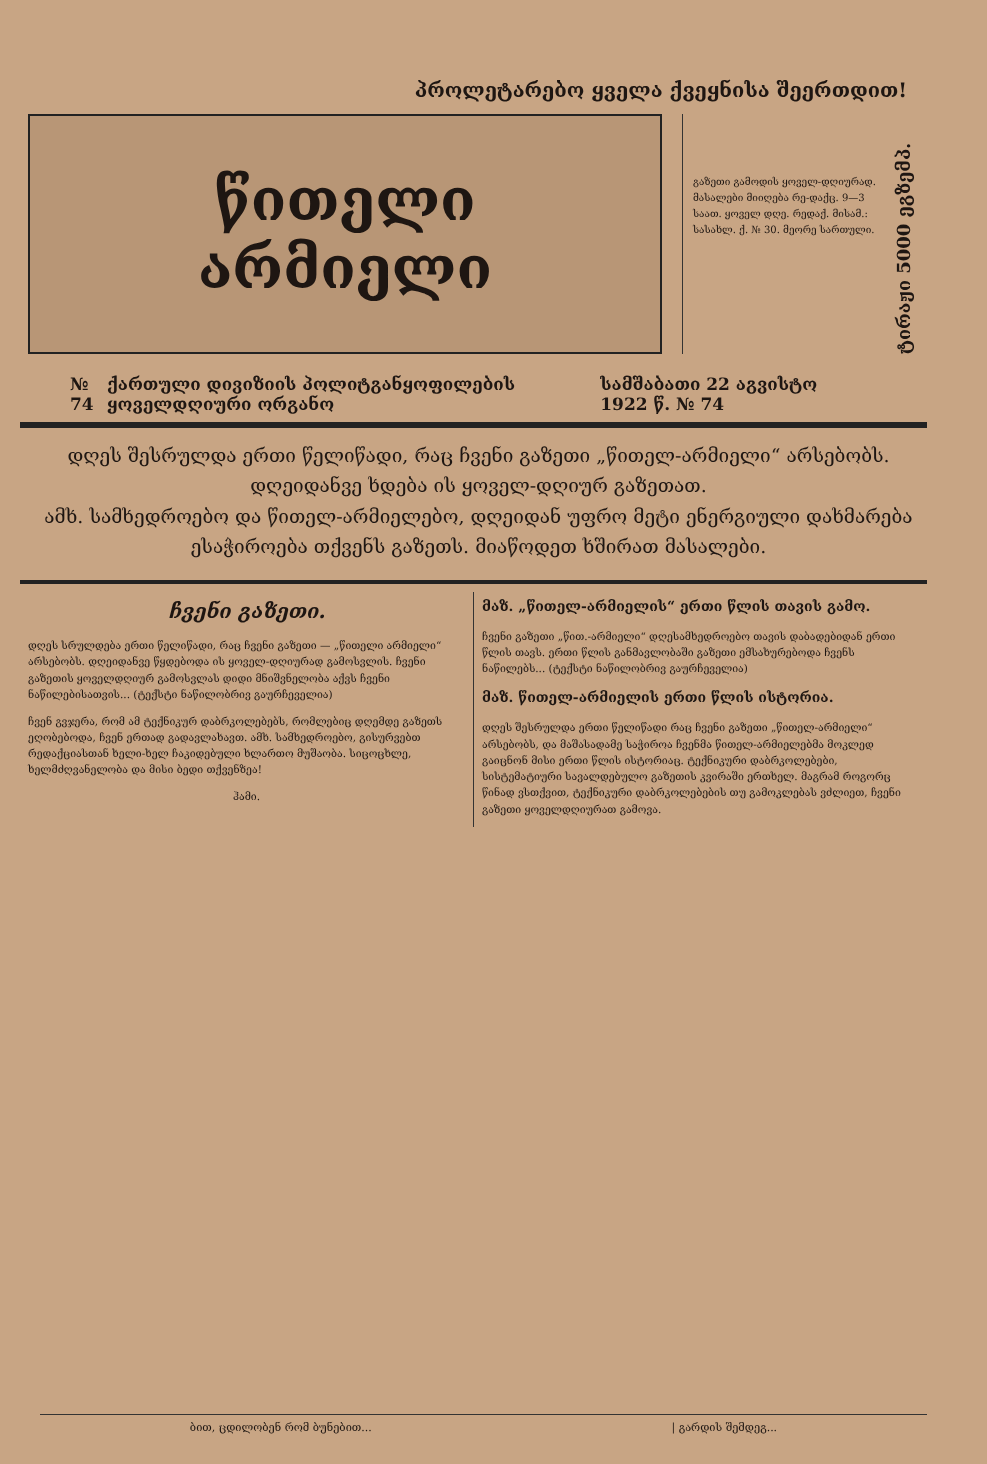პროლეტარებო ყველა ქვეყნისა შეერთდით!
წითელი
არმიელი
გაზეთი გამოდის ყოველ-დღიურად. მასალები მიიღება რე-დაქც. 9—3 საათ. ყოველ დღე. რედაქ. მისამ.: სასახლ. ქ. № 30. მეორე სართული.
ტირაჟი 5000 ეგზემპ.
№ 74 ქართული დივიზიის პოლიტგანყოფილების ყოველდღიური ორგანო სამშაბათი 22 აგვისტო 1922 წ. № 74
დღეს შესრულდა ერთი წელიწადი, რაც ჩვენი გაზეთი „წითელ-არმიელი“ არსებობს. დღეიდანვე ხდება ის ყოველ-დღიურ გაზეთათ.
ამხ. სამხედროებო და წითელ-არმიელებო, დღეიდან უფრო მეტი ენერგიული დახმარება ესაჭიროება თქვენს გაზეთს. მიაწოდეთ ხშირათ მასალები.
ჩვენი გაზეთი.
დღეს სრულდება ერთი წელიწადი, რაც ჩვენი გაზეთი — „წითელი არმიელი“ არსებობს. დღეიდანვე წყდებოდა ის ყოველ-დღიურად გამოსვლის. ჩვენი გაზეთის ყოველდღიურ გამოსვლას დიდი მნიშვნელობა აქვს ჩვენი ნაწილებისათვის... (ტექსტი ნაწილობრივ გაურჩეველია)
ჩვენ გვჯერა, რომ ამ ტექნიკურ დაბრკოლებებს, რომლებიც დღემდე გაზეთს ეღობებოდა, ჩვენ ერთად გადავლახავთ. ამხ. სამხედროებო, გისურვებთ რედაქციასთან ხელი-ხელ ჩაკიდებული ხლართო მუშაობა. სიცოცხლე, ხელმძღვანელობა და მისი ბედი თქვენზეა!
ჰამი.
მაზ. „წითელ-არმიელის“ ერთი წლის თავის გამო.
ჩვენი გაზეთი „წით.-არმიელი“ დღესამხედროებო თავის დაბადებიდან ერთი წლის თავს. ერთი წლის განმავლობაში გაზეთი ემსახურებოდა ჩვენს ნაწილებს... (ტექსტი ნაწილობრივ გაურჩეველია)
მაზ. წითელ-არმიელის ერთი წლის ისტორია.
დღეს შესრულდა ერთი წელიწადი რაც ჩვენი გაზეთი „წითელ-არმიელი“ არსებობს, და მაშასადამე საჭიროა ჩვენმა წითელ-არმიელებმა მოკლედ გაიცნონ მისი ერთი წლის ისტორიაც. ტექნიკური დაბრკოლებები, სისტემატიური სავალდებულო გაზეთის კვირაში ერთხელ. მაგრამ როგორც წინად ვსთქვით, ტექნიკური დაბრკოლებების თუ გამოკლებას ვძლიეთ, ჩვენი გაზეთი ყოველდღიურათ გამოვა.
ბით, ცდილობენ რომ ბუნებით... | გარდის შემდეგ...